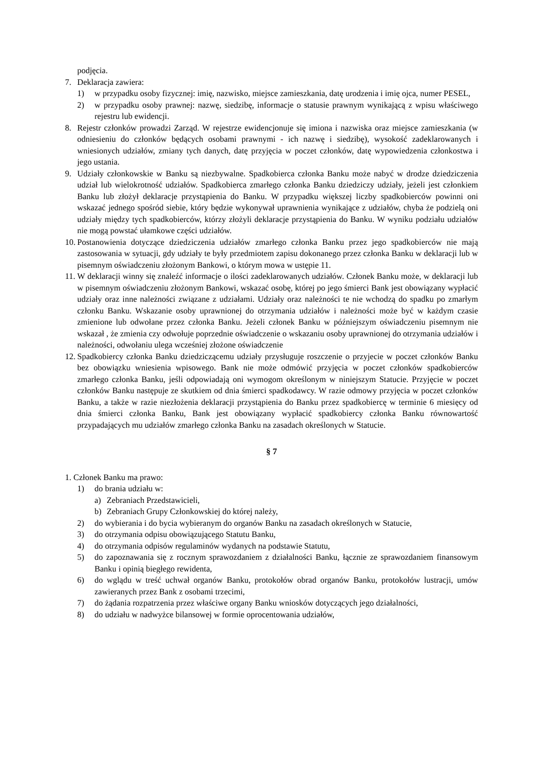podjęcia.
7. Deklaracja zawiera:
1) w przypadku osoby fizycznej: imię, nazwisko, miejsce zamieszkania, datę urodzenia i imię ojca, numer PESEL,
2) w przypadku osoby prawnej: nazwę, siedzibę, informacje o statusie prawnym wynikającą z wpisu właściwego rejestru lub ewidencji.
8. Rejestr członków prowadzi Zarząd. W rejestrze ewidencjonuje się imiona i nazwiska oraz miejsce zamieszkania (w odniesieniu do członków będących osobami prawnymi - ich nazwę i siedzibę), wysokość zadeklarowanych i wniesionych udziałów, zmiany tych danych, datę przyjęcia w poczet członków, datę wypowiedzenia członkostwa i jego ustania.
9. Udziały członkowskie w Banku są niezbywalne. Spadkobierca członka Banku może nabyć w drodze dziedziczenia udział lub wielokrotność udziałów. Spadkobierca zmarłego członka Banku dziedziczy udziały, jeżeli jest członkiem Banku lub złożył deklaracje przystąpienia do Banku. W przypadku większej liczby spadkobierców powinni oni wskazać jednego spośród siebie, który będzie wykonywał uprawnienia wynikające z udziałów, chyba że podzielą oni udziały między tych spadkobierców, którzy złożyli deklaracje przystąpienia do Banku. W wyniku podziału udziałów nie mogą powstać ułamkowe części udziałów.
10. Postanowienia dotyczące dziedziczenia udziałów zmarłego członka Banku przez jego spadkobierców nie mają zastosowania w sytuacji, gdy udziały te były przedmiotem zapisu dokonanego przez członka Banku w deklaracji lub w pisemnym oświadczeniu złożonym Bankowi, o którym mowa w ustępie 11.
11. W deklaracji winny się znaleźć informacje o ilości zadeklarowanych udziałów. Członek Banku może, w deklaracji lub w pisemnym oświadczeniu złożonym Bankowi, wskazać osobę, której po jego śmierci Bank jest obowiązany wypłacić udziały oraz inne należności związane z udziałami. Udziały oraz należności te nie wchodzą do spadku po zmarłym członku Banku. Wskazanie osoby uprawnionej do otrzymania udziałów i należności może być w każdym czasie zmienione lub odwołane przez członka Banku. Jeżeli członek Banku w późniejszym oświadczeniu pisemnym nie wskazał , że zmienia czy odwołuje poprzednie oświadczenie o wskazaniu osoby uprawnionej do otrzymania udziałów i należności, odwołaniu ulega wcześniej złożone oświadczenie
12. Spadkobiercy członka Banku dziedziczącemu udziały przysługuje roszczenie o przyjecie w poczet członków Banku bez obowiązku wniesienia wpisowego. Bank nie może odmówić przyjęcia w poczet członków spadkobierców zmarłego członka Banku, jeśli odpowiadają oni wymogom określonym w niniejszym Statucie. Przyjęcie w poczet członków Banku następuje ze skutkiem od dnia śmierci spadkodawcy. W razie odmowy przyjęcia w poczet członków Banku, a także w razie niezłożenia deklaracji przystąpienia do Banku przez spadkobiercę w terminie 6 miesięcy od dnia śmierci członka Banku, Bank jest obowiązany wypłacić spadkobiercy członka Banku równowartość przypadających mu udziałów zmarłego członka Banku na zasadach określonych w Statucie.
§ 7
1. Członek Banku ma prawo:
1) do brania udziału w:
a) Zebraniach Przedstawicieli,
b) Zebraniach Grupy Członkowskiej do której należy,
2) do wybierania i do bycia wybieranym do organów Banku na zasadach określonych w Statucie,
3) do otrzymania odpisu obowiązującego Statutu Banku,
4) do otrzymania odpisów regulaminów wydanych na podstawie Statutu,
5) do zapoznawania się z rocznym sprawozdaniem z działalności Banku, łącznie ze sprawozdaniem finansowym Banku i opinią biegłego rewidenta,
6) do wglądu w treść uchwał organów Banku, protokołów obrad organów Banku, protokołów lustracji, umów zawieranych przez Bank z osobami trzecimi,
7) do żądania rozpatrzenia przez właściwe organy Banku wniosków dotyczących jego działalności,
8) do udziału w nadwyżce bilansowej w formie oprocentowania udziałów,